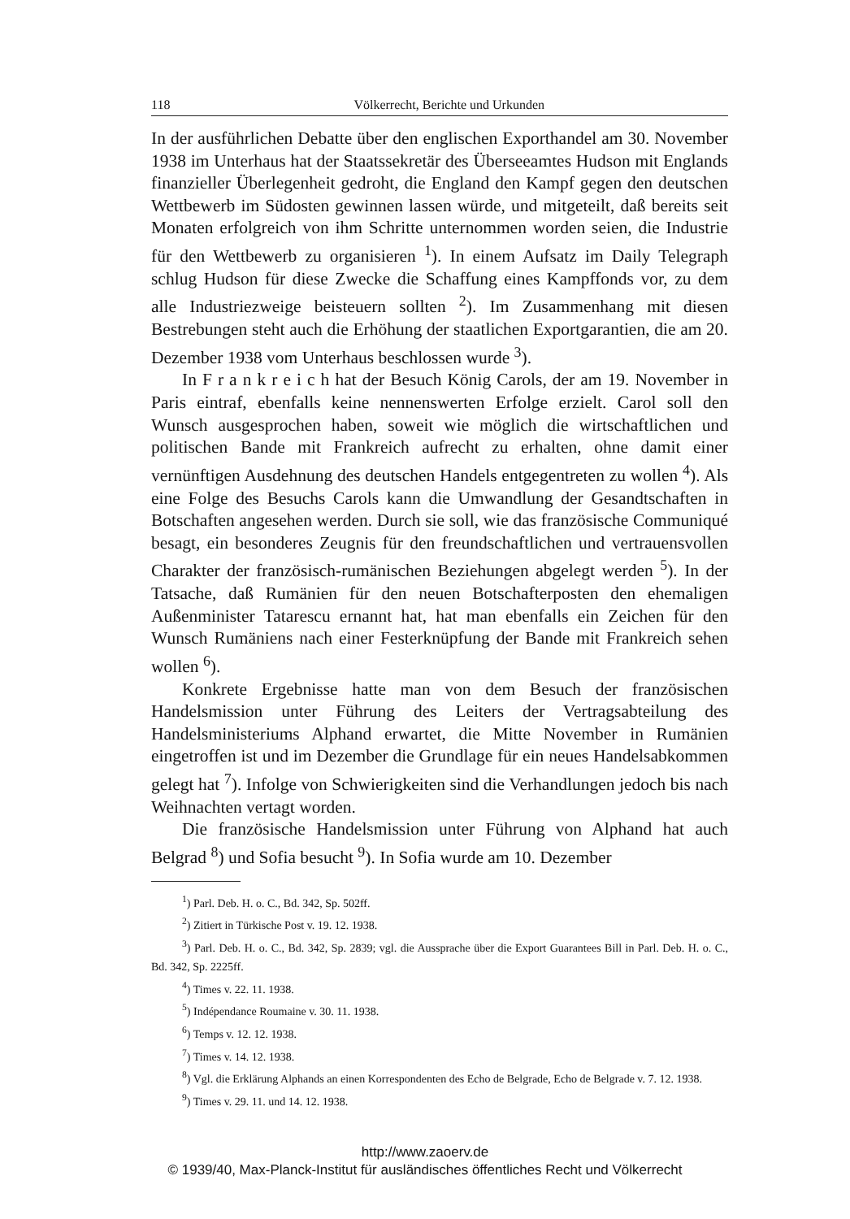118 Völkerrecht, Berichte und Urkunden
In der ausführlichen Debatte über den englischen Exporthandel am 30. November 1938 im Unterhaus hat der Staatssekretär des Übersee­amtes Hudson mit Englands finanzieller Überlegenheit gedroht, die England den Kampf gegen den deutschen Wettbewerb im Südosten gewinnen lassen würde, und mitgeteilt, daß bereits seit Monaten erfolgreich von ihm Schritte unternommen worden seien, die Industrie für den Wettbewerb zu organisieren <sup>1</sup>). In einem Aufsatz im Daily Telegraph schlug Hudson für diese Zwecke die Schaffung eines Kampffonds vor, zu dem alle Industriezweige beisteuern sollten <sup>2</sup>). Im Zusammenhang mit diesen Bestrebungen steht auch die Erhöhung der staatlichen Exportgarantien, die am 20. Dezember 1938 vom Unterhaus beschlossen wurde <sup>3</sup>).
In F r a n k r e i c h hat der Besuch König Carols, der am 19. November in Paris eintraf, ebenfalls keine nennenswerten Erfolge erzielt. Carol soll den Wunsch ausgesprochen haben, soweit wie möglich die wirtschaftlichen und politischen Bande mit Frankreich aufrecht zu erhalten, ohne damit einer vernünftigen Ausdehnung des deutschen Handels entgegentreten zu wollen <sup>4</sup>). Als eine Folge des Besuchs Carols kann die Umwandlung der Gesandtschaften in Botschaften angesehen werden. Durch sie soll, wie das französische Communiqué besagt, ein besonderes Zeugnis für den freundschaftlichen und vertrauensvollen Charakter der französisch-rumänischen Beziehungen abgelegt werden <sup>5</sup>). In der Tatsache, daß Rumänien für den neuen Botschafterposten den ehemaligen Außenminister Tatarescu ernannt hat, hat man ebenfalls ein Zeichen für den Wunsch Rumäniens nach einer Festerknüpfung der Bande mit Frankreich sehen wollen <sup>6</sup>).
Konkrete Ergebnisse hatte man von dem Besuch der französischen Handelsmission unter Führung des Leiters der Vertragsabteilung des Handelsministeriums Alphand erwartet, die Mitte November in Rumänien eingetroffen ist und im Dezember die Grundlage für ein neues Handelsabkommen gelegt hat <sup>7</sup>). Infolge von Schwierigkeiten sind die Verhandlungen jedoch bis nach Weihnachten vertagt worden.
Die französische Handelsmission unter Führung von Alphand hat auch Belgrad <sup>8</sup>) und Sofia besucht <sup>9</sup>). In Sofia wurde am 10. Dezember
<sup>1</sup>) Parl. Deb. H. o. C., Bd. 342, Sp. 502ff.
<sup>2</sup>) Zitiert in Türkische Post v. 19. 12. 1938.
<sup>3</sup>) Parl. Deb. H. o. C., Bd. 342, Sp. 2839; vgl. die Aussprache über die Export Guarantees Bill in Parl. Deb. H. o. C., Bd. 342, Sp. 2225ff.
<sup>4</sup>) Times v. 22. 11. 1938.
<sup>5</sup>) Indépendance Roumaine v. 30. 11. 1938.
<sup>6</sup>) Temps v. 12. 12. 1938.
<sup>7</sup>) Times v. 14. 12. 1938.
<sup>8</sup>) Vgl. die Erklärung Alphands an einen Korrespondenten des Echo de Belgrade, Echo de Belgrade v. 7. 12. 1938.
<sup>9</sup>) Times v. 29. 11. und 14. 12. 1938.
http://www.zaoerv.de
© 1939/40, Max-Planck-Institut für ausländisches öffentliches Recht und Völkerrecht